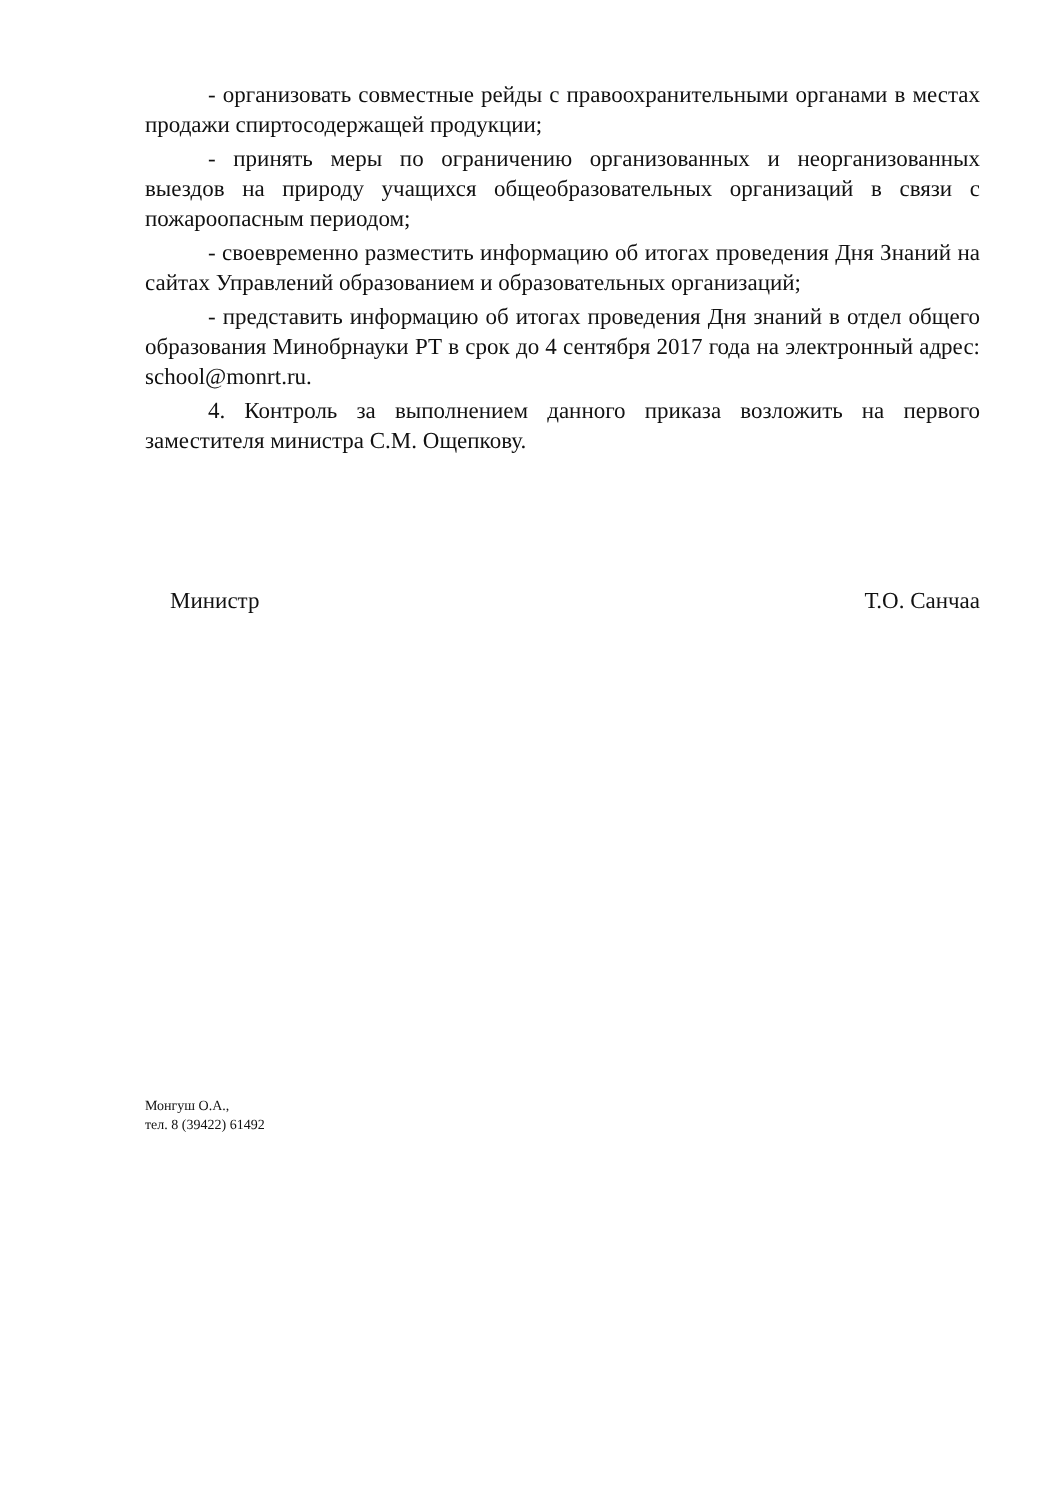- организовать совместные рейды с правоохранительными органами в местах продажи спиртосодержащей продукции;
- принять меры по ограничению организованных и неорганизованных выездов на природу учащихся общеобразовательных организаций в связи с пожароопасным периодом;
- своевременно разместить информацию об итогах проведения Дня Знаний на сайтах Управлений образованием и образовательных организаций;
- представить информацию об итогах проведения Дня знаний в отдел общего образования Минобрнауки РТ в срок до 4 сентября 2017 года на электронный адрес: school@monrt.ru.
4. Контроль за выполнением данного приказа возложить на первого заместителя министра С.М. Ощепкову.
Министр Т.О. Санчаа
Монгуш О.А.,
тел. 8 (39422) 61492